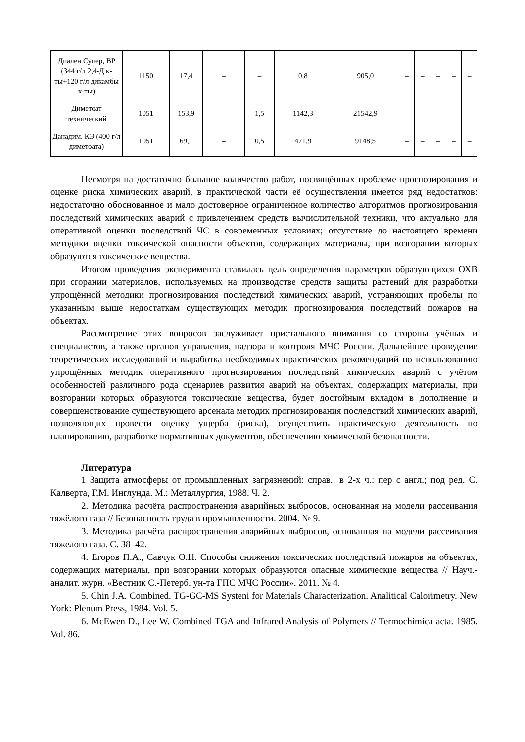| Диален Супер, ВР (344 г/л 2,4-Д к-ты+120 г/л дикамбы к-ты) | 1150 | 17,4 | – | – | 0,8 | 905,0 | – | – | – | – | – |
| Диметоат технический | 1051 | 153,9 | – | 1,5 | 1142,3 | 21542,9 | – | – | – | – | – |
| Данадим, КЭ (400 г/л диметоата) | 1051 | 69,1 | – | 0,5 | 471,9 | 9148,5 | – | – | – | – | – |
Несмотря на достаточно большое количество работ, посвящённых проблеме прогнозирования и оценке риска химических аварий, в практической части её осуществления имеется ряд недостатков: недостаточно обоснованное и мало достоверное ограниченное количество алгоритмов прогнозирования последствий химических аварий с привлечением средств вычислительной техники, что актуально для оперативной оценки последствий ЧС в современных условиях; отсутствие до настоящего времени методики оценки токсической опасности объектов, содержащих материалы, при возгорании которых образуются токсические вещества.
Итогом проведения эксперимента ставилась цель определения параметров образующихся ОХВ при сгорании материалов, используемых на производстве средств защиты растений для разработки упрощённой методики прогнозирования последствий химических аварий, устраняющих пробелы по указанным выше недостаткам существующих методик прогнозирования последствий пожаров на объектах.
Рассмотрение этих вопросов заслуживает пристального внимания со стороны учёных и специалистов, а также органов управления, надзора и контроля МЧС России. Дальнейшее проведение теоретических исследований и выработка необходимых практических рекомендаций по использованию упрощённых методик оперативного прогнозирования последствий химических аварий с учётом особенностей различного рода сценариев развития аварий на объектах, содержащих материалы, при возгорании которых образуются токсические вещества, будет достойным вкладом в дополнение и совершенствование существующего арсенала методик прогнозирования последствий химических аварий, позволяющих провести оценку ущерба (риска), осуществить практическую деятельность по планированию, разработке нормативных документов, обеспечению химической безопасности.
Литература
1 Защита атмосферы от промышленных загрязнений: справ.: в 2-х ч.: пер с англ.; под ред. С. Калверта, Г.М. Инглунда. М.: Металлургия, 1988. Ч. 2.
2. Методика расчёта распространения аварийных выбросов, основанная на модели рассеивания тяжёлого газа // Безопасность труда в промышленности. 2004. № 9.
3. Методика расчёта распространения аварийных выбросов, основанная на модели рассеивания тяжелого газа. С. 38–42.
4. Егоров П.А., Савчук О.Н. Способы снижения токсических последствий пожаров на объектах, содержащих материалы, при возгорании которых образуются опасные химические вещества // Науч.-аналит. журн. «Вестник С.-Петерб. ун-та ГПС МЧС России». 2011. № 4.
5. Chin J.A. Combined. TG-GC-MS Systeni for Materials Characterization. Analitical Calorimetry. New York: Plenum Press, 1984. Vol. 5.
6. McEwen D., Lee W. Combined TGA and Infrared Analysis of Polymers // Termochimica acta. 1985. Vol. 86.